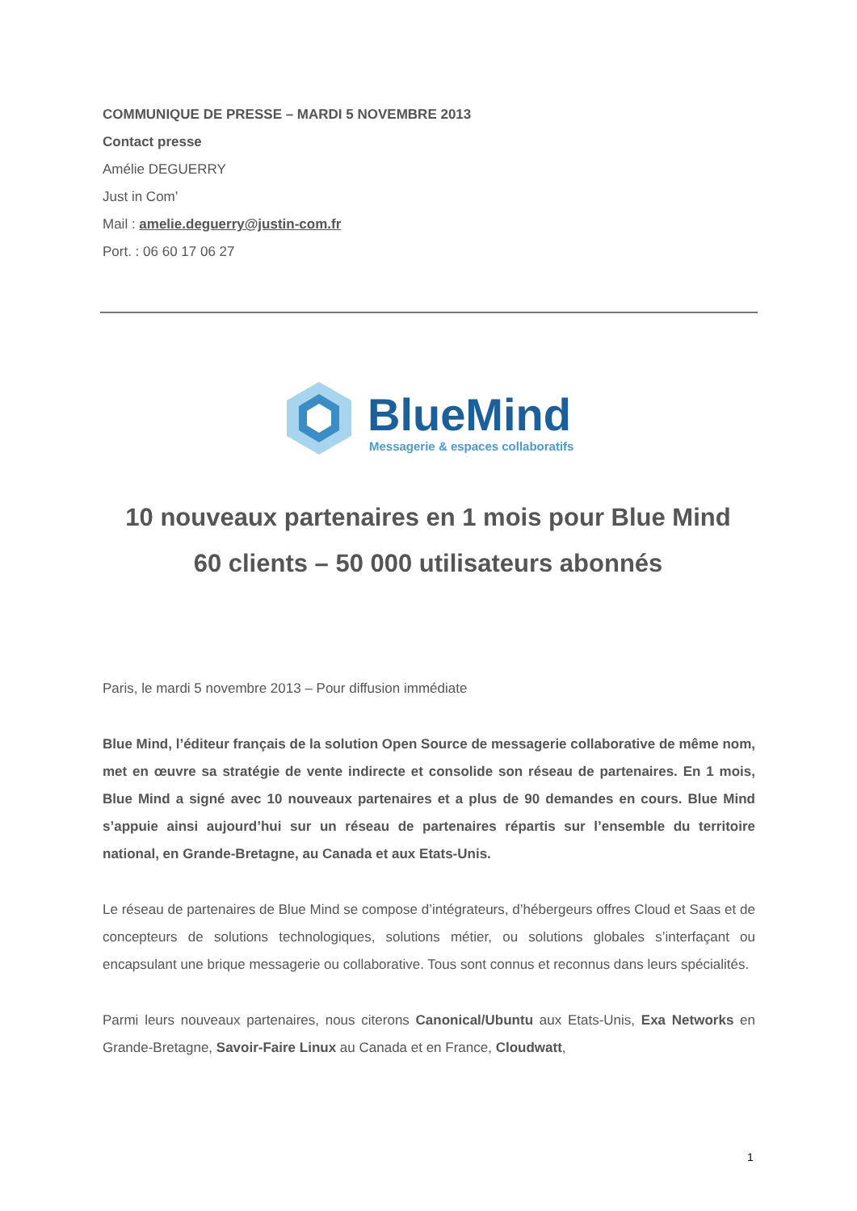COMMUNIQUE DE PRESSE – MARDI 5 NOVEMBRE 2013
Contact presse
Amélie DEGUERRY
Just in Com’
Mail : amelie.deguerry@justin-com.fr
Port. : 06 60 17 06 27
BlueMind
Messagerie & espaces collaboratifs
10 nouveaux partenaires en 1 mois pour Blue Mind
60 clients – 50 000 utilisateurs abonnés
Paris, le mardi 5 novembre 2013 – Pour diffusion immédiate
Blue Mind, l’éditeur français de la solution Open Source de messagerie collaborative de même nom, met en œuvre sa stratégie de vente indirecte et consolide son réseau de partenaires. En 1 mois, Blue Mind a signé avec 10 nouveaux partenaires et a plus de 90 demandes en cours. Blue Mind s’appuie ainsi aujourd’hui sur un réseau de partenaires répartis sur l’ensemble du territoire national, en Grande-Bretagne, au Canada et aux Etats-Unis.
Le réseau de partenaires de Blue Mind se compose d’intégrateurs, d’hébergeurs offres Cloud et Saas et de concepteurs de solutions technologiques, solutions métier, ou solutions globales s’interfaçant ou encapsulant une brique messagerie ou collaborative. Tous sont connus et reconnus dans leurs spécialités.
Parmi leurs nouveaux partenaires, nous citerons Canonical/Ubuntu aux Etats-Unis, Exa Networks en Grande-Bretagne, Savoir-Faire Linux au Canada et en France, Cloudwatt,
1